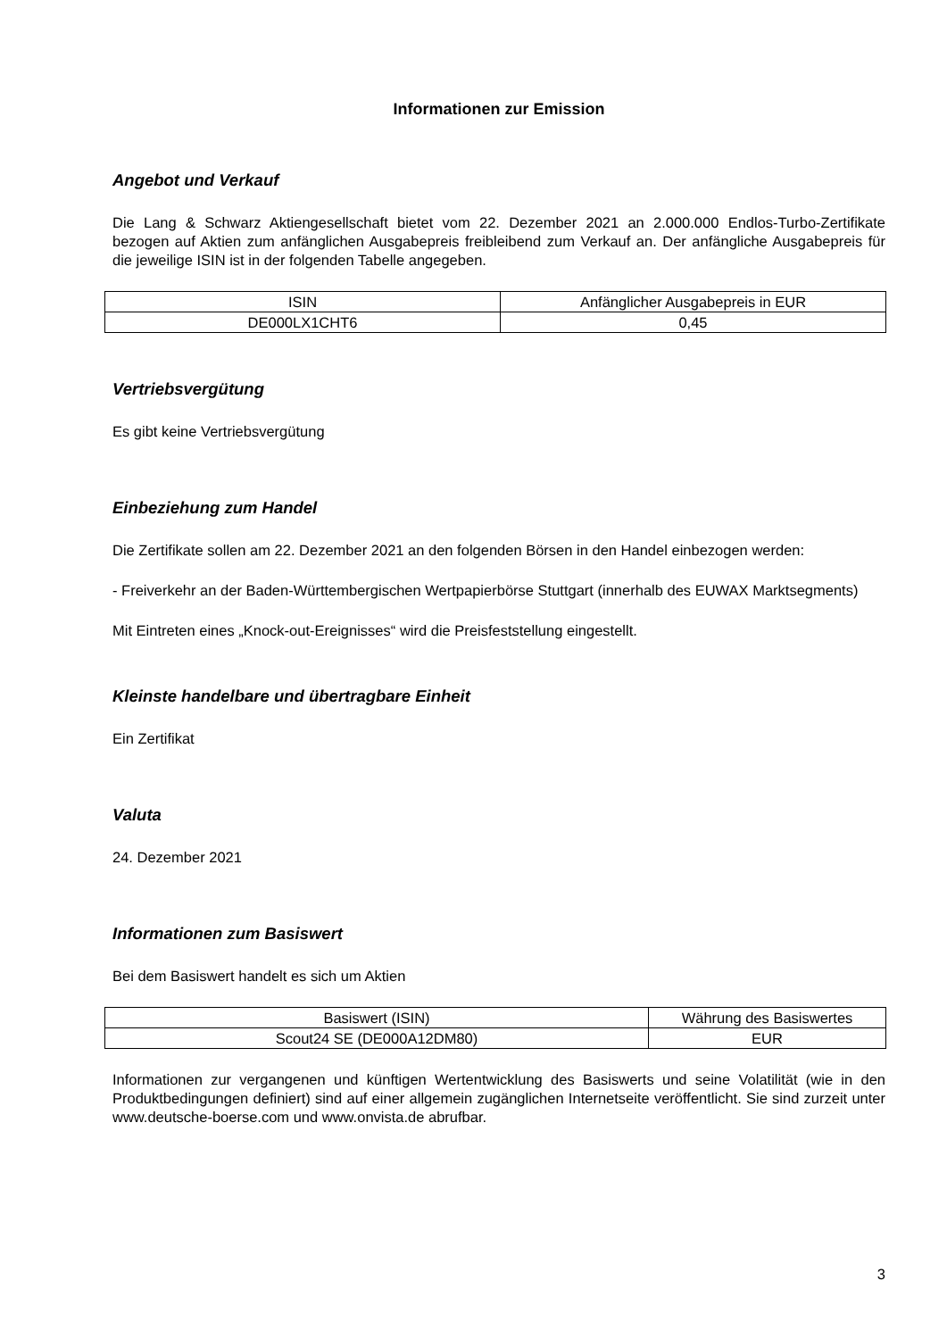Informationen zur Emission
Angebot und Verkauf
Die Lang & Schwarz Aktiengesellschaft bietet vom 22. Dezember 2021 an 2.000.000 Endlos-Turbo-Zertifikate bezogen auf Aktien zum anfänglichen Ausgabepreis freibleibend zum Verkauf an. Der anfängliche Ausgabepreis für die jeweilige ISIN ist in der folgenden Tabelle angegeben.
| ISIN | Anfänglicher Ausgabepreis in EUR |
| DE000LX1CHT6 | 0,45 |
Vertriebsvergütung
Es gibt keine Vertriebsvergütung
Einbeziehung zum Handel
Die Zertifikate sollen am 22. Dezember 2021 an den folgenden Börsen in den Handel einbezogen werden:
- Freiverkehr an der Baden-Württembergischen Wertpapierbörse Stuttgart (innerhalb des EUWAX Marktsegments)
Mit Eintreten eines „Knock-out-Ereignisses“ wird die Preisfeststellung eingestellt.
Kleinste handelbare und übertragbare Einheit
Ein Zertifikat
Valuta
24. Dezember 2021
Informationen zum Basiswert
Bei dem Basiswert handelt es sich um Aktien
| Basiswert (ISIN) | Währung des Basiswertes |
| Scout24 SE (DE000A12DM80) | EUR |
Informationen zur vergangenen und künftigen Wertentwicklung des Basiswerts und seine Volatilität (wie in den Produktbedingungen definiert) sind auf einer allgemein zugänglichen Internetseite veröffentlicht. Sie sind zurzeit unter www.deutsche-boerse.com und www.onvista.de abrufbar.
3